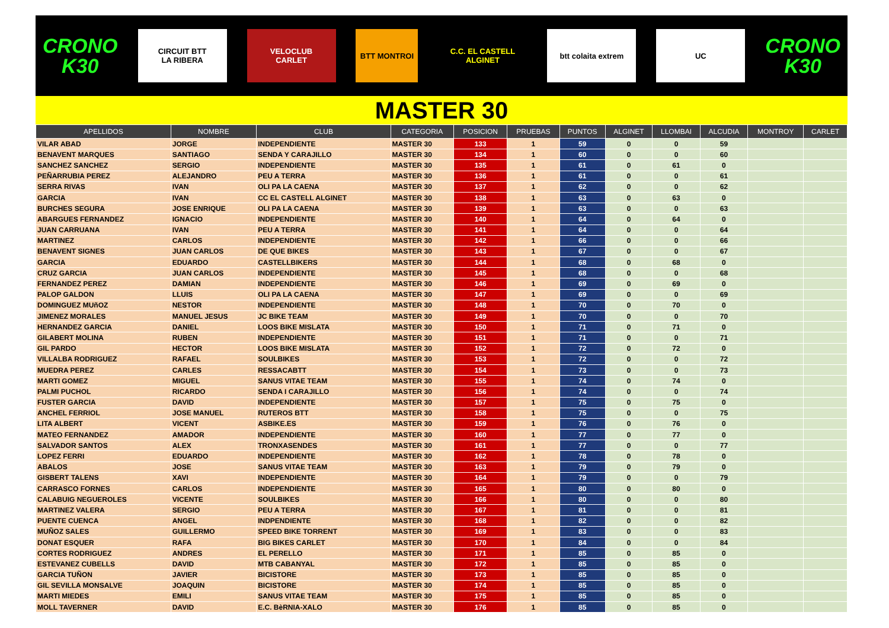CRONO
K30
CIRCUIT BTT
LA RIBERA
VELOCLUB
CARLET
BTT MONTROI
C.C. EL CASTELL ALGINET
btt colaita extrem UC
CRONO
K30
MASTER 30
| APELLIDOS | NOMBRE | CLUB | CATEGORIA | POSICION | PRUEBAS | PUNTOS | ALGINET | LLOMBAI | ALCUDIA | MONTROY | CARLET |
| --- | --- | --- | --- | --- | --- | --- | --- | --- | --- | --- | --- |
| VILAR ABAD | JORGE | INDEPENDIENTE | MASTER 30 | 133 | 1 | 59 | 0 | 0 | 59 | | |
| BENAVENT MARQUES | SANTIAGO | SENDA Y CARAJILLO | MASTER 30 | 134 | 1 | 60 | 0 | 0 | 60 | | |
| SANCHEZ SANCHEZ | SERGIO | INDEPENDIENTE | MASTER 30 | 135 | 1 | 61 | 0 | 61 | 0 | | |
| PEÑARRUBIA PEREZ | ALEJANDRO | PEU A TERRA | MASTER 30 | 136 | 1 | 61 | 0 | 0 | 61 | | |
| SERRA RIVAS | IVAN | OLI PA LA CAENA | MASTER 30 | 137 | 1 | 62 | 0 | 0 | 62 | | |
| GARCIA | IVAN | CC EL CASTELL ALGINET | MASTER 30 | 138 | 1 | 63 | 0 | 63 | 0 | | |
| BURCHES SEGURA | JOSE ENRIQUE | OLI PA LA CAENA | MASTER 30 | 139 | 1 | 63 | 0 | 0 | 63 | | |
| ABARGUES FERNANDEZ | IGNACIO | INDEPENDIENTE | MASTER 30 | 140 | 1 | 64 | 0 | 64 | 0 | | |
| JUAN CARRUANA | IVAN | PEU A TERRA | MASTER 30 | 141 | 1 | 64 | 0 | 0 | 64 | | |
| MARTINEZ | CARLOS | INDEPENDIENTE | MASTER 30 | 142 | 1 | 66 | 0 | 0 | 66 | | |
| BENAVENT SIGNES | JUAN CARLOS | DE QUE BIKES | MASTER 30 | 143 | 1 | 67 | 0 | 0 | 67 | | |
| GARCIA | EDUARDO | CASTELLBIKERS | MASTER 30 | 144 | 1 | 68 | 0 | 68 | 0 | | |
| CRUZ GARCIA | JUAN CARLOS | INDEPENDIENTE | MASTER 30 | 145 | 1 | 68 | 0 | 0 | 68 | | |
| FERNANDEZ PEREZ | DAMIAN | INDEPENDIENTE | MASTER 30 | 146 | 1 | 69 | 0 | 69 | 0 | | |
| PALOP GALDON | LLUIS | OLI PA LA CAENA | MASTER 30 | 147 | 1 | 69 | 0 | 0 | 69 | | |
| DOMINGUEZ MUñOZ | NESTOR | INDEPENDIENTE | MASTER 30 | 148 | 1 | 70 | 0 | 70 | 0 | | |
| JIMENEZ MORALES | MANUEL JESUS | JC BIKE TEAM | MASTER 30 | 149 | 1 | 70 | 0 | 0 | 70 | | |
| HERNANDEZ GARCIA | DANIEL | LOOS BIKE MISLATA | MASTER 30 | 150 | 1 | 71 | 0 | 71 | 0 | | |
| GILABERT MOLINA | RUBEN | INDEPENDIENTE | MASTER 30 | 151 | 1 | 71 | 0 | 0 | 71 | | |
| GIL PARDO | HECTOR | LOOS BIKE MISLATA | MASTER 30 | 152 | 1 | 72 | 0 | 72 | 0 | | |
| VILLALBA RODRIGUEZ | RAFAEL | SOULBIKES | MASTER 30 | 153 | 1 | 72 | 0 | 0 | 72 | | |
| MUEDRA PEREZ | CARLES | RESSACABTT | MASTER 30 | 154 | 1 | 73 | 0 | 0 | 73 | | |
| MARTI GOMEZ | MIGUEL | SANUS VITAE TEAM | MASTER 30 | 155 | 1 | 74 | 0 | 74 | 0 | | |
| PALMI PUCHOL | RICARDO | SENDA I CARAJILLO | MASTER 30 | 156 | 1 | 74 | 0 | 0 | 74 | | |
| FUSTER GARCIA | DAVID | INDEPENDIENTE | MASTER 30 | 157 | 1 | 75 | 0 | 75 | 0 | | |
| ANCHEL FERRIOL | JOSE MANUEL | RUTEROS BTT | MASTER 30 | 158 | 1 | 75 | 0 | 0 | 75 | | |
| LITA ALBERT | VICENT | ASBIKE.ES | MASTER 30 | 159 | 1 | 76 | 0 | 76 | 0 | | |
| MATEO FERNANDEZ | AMADOR | INDEPENDIENTE | MASTER 30 | 160 | 1 | 77 | 0 | 77 | 0 | | |
| SALVADOR SANTOS | ALEX | TRONXASENDES | MASTER 30 | 161 | 1 | 77 | 0 | 0 | 77 | | |
| LOPEZ FERRI | EDUARDO | INDEPENDIENTE | MASTER 30 | 162 | 1 | 78 | 0 | 78 | 0 | | |
| ABALOS | JOSE | SANUS VITAE TEAM | MASTER 30 | 163 | 1 | 79 | 0 | 79 | 0 | | |
| GISBERT TALENS | XAVI | INDEPENDIENTE | MASTER 30 | 164 | 1 | 79 | 0 | 0 | 79 | | |
| CARRASCO FORNES | CARLOS | INDEPENDIENTE | MASTER 30 | 165 | 1 | 80 | 0 | 80 | 0 | | |
| CALABUIG NEGUEROLES | VICENTE | SOULBIKES | MASTER 30 | 166 | 1 | 80 | 0 | 0 | 80 | | |
| MARTINEZ VALERA | SERGIO | PEU A TERRA | MASTER 30 | 167 | 1 | 81 | 0 | 0 | 81 | | |
| PUENTE CUENCA | ANGEL | INDPENDIENTE | MASTER 30 | 168 | 1 | 82 | 0 | 0 | 82 | | |
| MUÑOZ SALES | GUILLERMO | SPEED BIKE TORRENT | MASTER 30 | 169 | 1 | 83 | 0 | 0 | 83 | | |
| DONAT ESQUER | RAFA | BIG BIKES CARLET | MASTER 30 | 170 | 1 | 84 | 0 | 0 | 84 | | |
| CORTES RODRIGUEZ | ANDRES | EL PERELLO | MASTER 30 | 171 | 1 | 85 | 0 | 85 | 0 | | |
| ESTEVANEZ CUBELLS | DAVID | MTB CABANYAL | MASTER 30 | 172 | 1 | 85 | 0 | 85 | 0 | | |
| GARCIA TUÑON | JAVIER | BICISTORE | MASTER 30 | 173 | 1 | 85 | 0 | 85 | 0 | | |
| GIL SEVILLA MONSALVE | JOAQUIN | BICISTORE | MASTER 30 | 174 | 1 | 85 | 0 | 85 | 0 | | |
| MARTI MIEDES | EMILI | SANUS VITAE TEAM | MASTER 30 | 175 | 1 | 85 | 0 | 85 | 0 | | |
| MOLL TAVERNER | DAVID | E.C. BèRNIA-XALO | MASTER 30 | 176 | 1 | 85 | 0 | 85 | 0 | | |